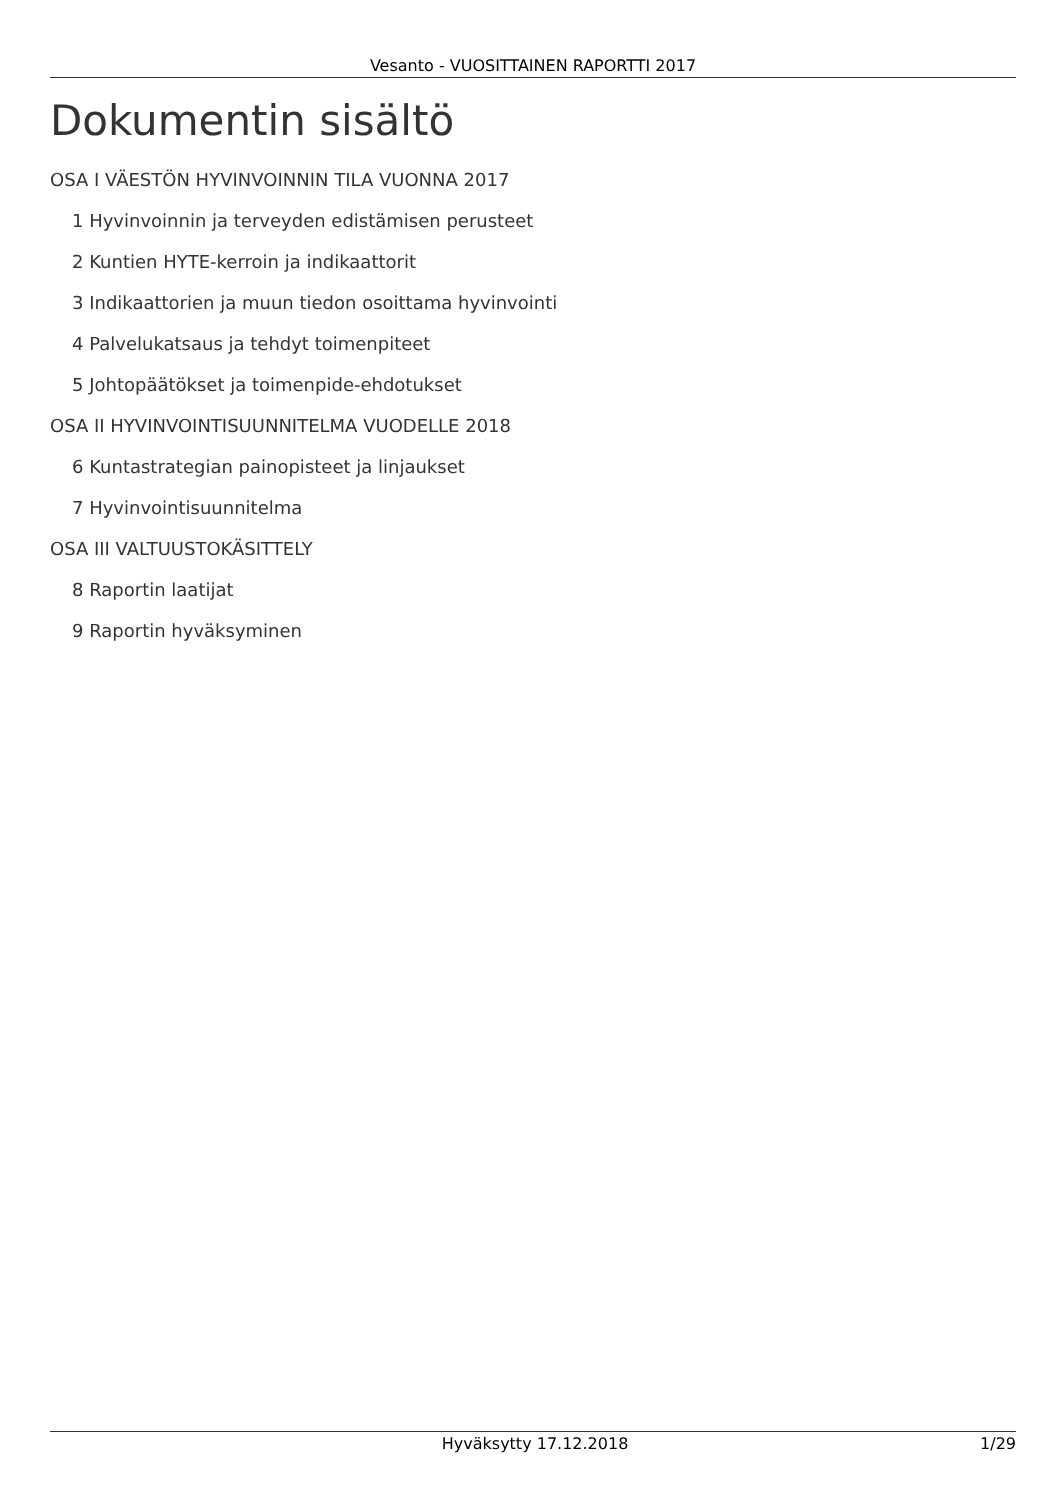Vesanto - VUOSITTAINEN RAPORTTI 2017
Dokumentin sisältö
OSA I VÄESTÖN HYVINVOINNIN TILA VUONNA 2017
1 Hyvinvoinnin ja terveyden edistämisen perusteet
2 Kuntien HYTE-kerroin ja indikaattorit
3 Indikaattorien ja muun tiedon osoittama hyvinvointi
4 Palvelukatsaus ja tehdyt toimenpiteet
5 Johtopäätökset ja toimenpide-ehdotukset
OSA II HYVINVOINTISUUNNITELMA VUODELLE 2018
6 Kuntastrategian painopisteet ja linjaukset
7 Hyvinvointisuunnitelma
OSA III VALTUUSTOKÄSITTELY
8 Raportin laatijat
9 Raportin hyväksyminen
Hyväksytty 17.12.2018 1/29